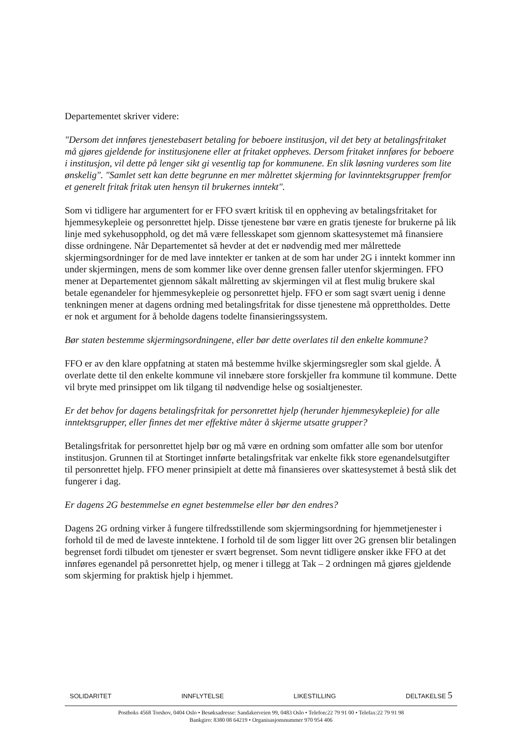Departementet skriver videre:
"Dersom det innføres tjenestebasert betaling for beboere institusjon, vil det bety at betalingsfritaket må gjøres gjeldende for institusjonene eller at fritaket oppheves. Dersom fritaket innføres for beboere i institusjon, vil dette på lenger sikt gi vesentlig tap for kommunene. En slik løsning vurderes som lite ønskelig". "Samlet sett kan dette begrunne en mer målrettet skjerming for lavinntektsgrupper fremfor et generelt fritak fritak uten hensyn til brukernes inntekt".
Som vi tidligere har argumentert for er FFO svært kritisk til en oppheving av betalingsfritaket for hjemmesykepleie og personrettet hjelp. Disse tjenestene bør være en gratis tjeneste for brukerne på lik linje med sykehusopphold, og det må være fellesskapet som gjennom skattesystemet må finansiere disse ordningene. Når Departementet så hevder at det er nødvendig med mer målrettede skjermingsordninger for de med lave inntekter er tanken at de som har under 2G i inntekt kommer inn under skjermingen, mens de som kommer like over denne grensen faller utenfor skjermingen. FFO mener at Departementet gjennom såkalt målretting av skjermingen vil at flest mulig brukere skal betale egenandeler for hjemmesykepleie og personrettet hjelp. FFO er som sagt svært uenig i denne tenkningen mener at dagens ordning med betalingsfritak for disse tjenestene må opprettholdes. Dette er nok et argument for å beholde dagens todelte finansieringssystem.
Bør staten bestemme skjermingsordningene, eller bør dette overlates til den enkelte kommune?
FFO er av den klare oppfatning at staten må bestemme hvilke skjermingsregler som skal gjelde. Å overlate dette til den enkelte kommune vil innebære store forskjeller fra kommune til kommune. Dette vil bryte med prinsippet om lik tilgang til nødvendige helse og sosialtjenester.
Er det behov for dagens betalingsfritak for personrettet hjelp (herunder hjemmesykepleie) for alle inntektsgrupper, eller finnes det mer effektive måter å skjerme utsatte grupper?
Betalingsfritak for personrettet hjelp bør og må være en ordning som omfatter alle som bor utenfor institusjon. Grunnen til at Stortinget innførte betalingsfritak var enkelte fikk store egenandelsutgifter til personrettet hjelp. FFO mener prinsipielt at dette må finansieres over skattesystemet å bestå slik det fungerer i dag.
Er dagens 2G bestemmelse en egnet bestemmelse eller bør den endres?
Dagens 2G ordning virker å fungere tilfredsstillende som skjermingsordning for hjemmetjenester i forhold til de med de laveste inntektene. I forhold til de som ligger litt over 2G grensen blir betalingen begrenset fordi tilbudet om tjenester er svært begrenset. Som nevnt tidligere ønsker ikke FFO at det innføres egenandel på personrettet hjelp, og mener i tillegg at Tak – 2 ordningen må gjøres gjeldende som skjerming for praktisk hjelp i hjemmet.
SOLIDARITET INNFLYTELSE LIKESTILLING DELTAKELSE 5
Postboks 4568 Torshov, 0404 Oslo • Besøksadresse: Sandakerveien 99, 0483 Oslo • Telefon:22 79 91 00 • Telefax:22 79 91 98
Bankgiro: 8380 08 64219 • Organisasjonsnummer 970 954 406